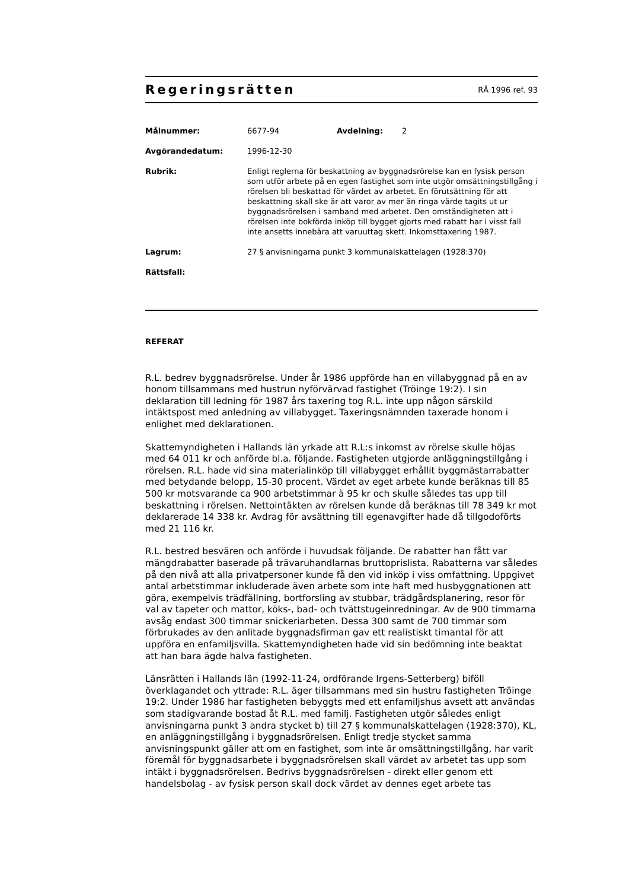Regeringsrätten
RÅ 1996 ref. 93
Målnummer: 6677-94 Avdelning: 2
Avgörandedatum: 1996-12-30
Rubrik: Enligt reglerna för beskattning av byggnadsrörelse kan en fysisk person som utför arbete på en egen fastighet som inte utgör omsättningstillgång i rörelsen bli beskattad för värdet av arbetet. En förutsättning för att beskattning skall ske är att varor av mer än ringa värde tagits ut ur byggnadsrörelsen i samband med arbetet. Den omständigheten att i rörelsen inte bokförda inköp till bygget gjorts med rabatt har i visst fall inte ansetts innebära att varuuttag skett. Inkomsttaxering 1987.
Lagrum: 27 § anvisningarna punkt 3 kommunalskattelagen (1928:370)
Rättsfall:
REFERAT
R.L. bedrev byggnadsrörelse. Under år 1986 uppförde han en villabyggnad på en av honom tillsammans med hustrun nyförvärvad fastighet (Tröinge 19:2). I sin deklaration till ledning för 1987 års taxering tog R.L. inte upp någon särskild intäktspost med anledning av villabygget. Taxeringsnämnden taxerade honom i enlighet med deklarationen.
Skattemyndigheten i Hallands län yrkade att R.L:s inkomst av rörelse skulle höjas med 64 011 kr och anförde bl.a. följande. Fastigheten utgjorde anläggningstillgång i rörelsen. R.L. hade vid sina materialinköp till villabygget erhållit byggmästarrabatter med betydande belopp, 15-30 procent. Värdet av eget arbete kunde beräknas till 85 500 kr motsvarande ca 900 arbetstimmar à 95 kr och skulle således tas upp till beskattning i rörelsen. Nettointäkten av rörelsen kunde då beräknas till 78 349 kr mot deklarerade 14 338 kr. Avdrag för avsättning till egenavgifter hade då tillgodoförts med 21 116 kr.
R.L. bestred besvären och anförde i huvudsak följande. De rabatter han fått var mängdrabatter baserade på trävaruhandlarnas bruttoprislista. Rabatterna var således på den nivå att alla privatpersoner kunde få den vid inköp i viss omfattning. Uppgivet antal arbetstimmar inkluderade även arbete som inte haft med husbyggnationen att göra, exempelvis trädfällning, bortforsling av stubbar, trädgårdsplanering, resor för val av tapeter och mattor, köks-, bad- och tvättstugeinredningar. Av de 900 timmarna avsåg endast 300 timmar snickeriarbeten. Dessa 300 samt de 700 timmar som förbrukades av den anlitade byggnadsfirman gav ett realistiskt timantal för att uppföra en enfamiljsvilla. Skattemyndigheten hade vid sin bedömning inte beaktat att han bara ägde halva fastigheten.
Länsrätten i Hallands län (1992-11-24, ordförande Irgens-Setterberg) biföll överklagandet och yttrade: R.L. äger tillsammans med sin hustru fastigheten Tröinge 19:2. Under 1986 har fastigheten bebyggts med ett enfamiljshus avsett att användas som stadigvarande bostad åt R.L. med familj. Fastigheten utgör således enligt anvisningarna punkt 3 andra stycket b) till 27 § kommunalskattelagen (1928:370), KL, en anläggningstillgång i byggnadsrörelsen. Enligt tredje stycket samma anvisningspunkt gäller att om en fastighet, som inte är omsättningstillgång, har varit föremål för byggnadsarbete i byggnadsrörelsen skall värdet av arbetet tas upp som intäkt i byggnadsrörelsen. Bedrivs byggnadsrörelsen - direkt eller genom ett handelsbolag - av fysisk person skall dock värdet av dennes eget arbete tas